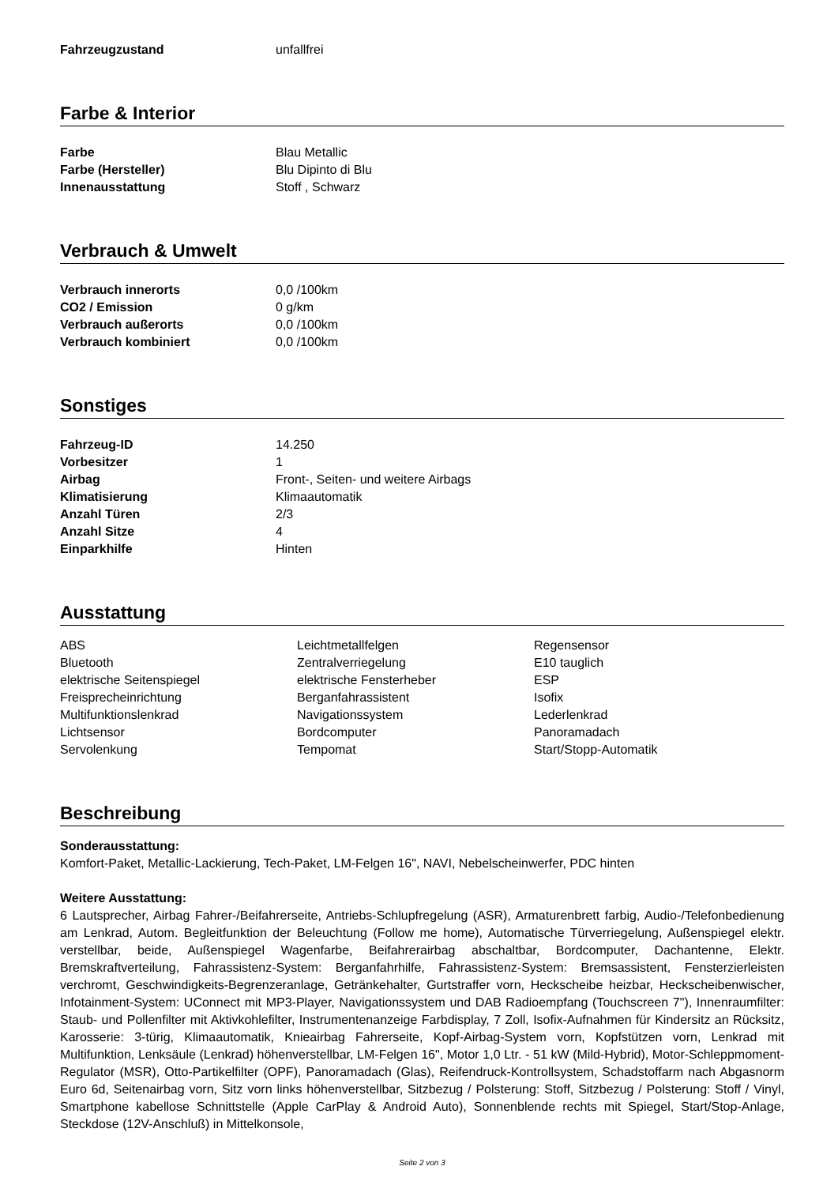| Fahrzeugzustand | unfallfrei |
Farbe & Interior
| Farbe | Blau Metallic |
| Farbe (Hersteller) | Blu Dipinto di Blu |
| Innenausstattung | Stoff , Schwarz |
Verbrauch & Umwelt
| Verbrauch innerorts | 0,0 /100km |
| CO2 / Emission | 0 g/km |
| Verbrauch außerorts | 0,0 /100km |
| Verbrauch kombiniert | 0,0 /100km |
Sonstiges
| Fahrzeug-ID | 14.250 |
| Vorbesitzer | 1 |
| Airbag | Front-, Seiten- und weitere Airbags |
| Klimatisierung | Klimaautomatik |
| Anzahl Türen | 2/3 |
| Anzahl Sitze | 4 |
| Einparkhilfe | Hinten |
Ausstattung
| ABS | Leichtmetallfelgen | Regensensor |
| Bluetooth | Zentralverriegelung | E10 tauglich |
| elektrische Seitenspiegel | elektrische Fensterheber | ESP |
| Freisprecheinrichtung | Berganfahrassistent | Isofix |
| Multifunktionslenkrad | Navigationssystem | Lederlenkrad |
| Lichtsensor | Bordcomputer | Panoramadach |
| Servolenkung | Tempomat | Start/Stopp-Automatik |
Beschreibung
Sonderausstattung:
Komfort-Paket, Metallic-Lackierung, Tech-Paket, LM-Felgen 16", NAVI, Nebelscheinwerfer, PDC hinten
Weitere Ausstattung:
6 Lautsprecher, Airbag Fahrer-/Beifahrerseite, Antriebs-Schlupfregelung (ASR), Armaturenbrett farbig, Audio-/Telefonbedienung am Lenkrad, Autom. Begleitfunktion der Beleuchtung (Follow me home), Automatische Türverriegelung, Außenspiegel elektr. verstellbar, beide, Außenspiegel Wagenfarbe, Beifahrerairbag abschaltbar, Bordcomputer, Dachantenne, Elektr. Bremskraftverteilung, Fahrassistenz-System: Berganfahrhilfe, Fahrassistenz-System: Bremsassistent, Fensterzierleisten verchromt, Geschwindigkeits-Begrenzeranlage, Getränkehalter, Gurtstraffer vorn, Heckscheibe heizbar, Heckscheibenwischer, Infotainment-System: UConnect mit MP3-Player, Navigationssystem und DAB Radioempfang (Touchscreen 7"), Innenraumfilter: Staub- und Pollenfilter mit Aktivkohlefilter, Instrumentenanzeige Farbdisplay, 7 Zoll, Isofix-Aufnahmen für Kindersitz an Rücksitz, Karosserie: 3-türig, Klimaautomatik, Knieairbag Fahrerseite, Kopf-Airbag-System vorn, Kopfstützen vorn, Lenkrad mit Multifunktion, Lenksäule (Lenkrad) höhenverstellbar, LM-Felgen 16", Motor 1,0 Ltr. - 51 kW (Mild-Hybrid), Motor-Schleppmoment-Regulator (MSR), Otto-Partikelfilter (OPF), Panoramadach (Glas), Reifendruck-Kontrollsystem, Schadstoffarm nach Abgasnorm Euro 6d, Seitenairbag vorn, Sitz vorn links höhenverstellbar, Sitzbezug / Polsterung: Stoff, Sitzbezug / Polsterung: Stoff / Vinyl, Smartphone kabellose Schnittstelle (Apple CarPlay & Android Auto), Sonnenblende rechts mit Spiegel, Start/Stop-Anlage, Steckdose (12V-Anschluß) in Mittelkonsole,
Seite 2 von 3